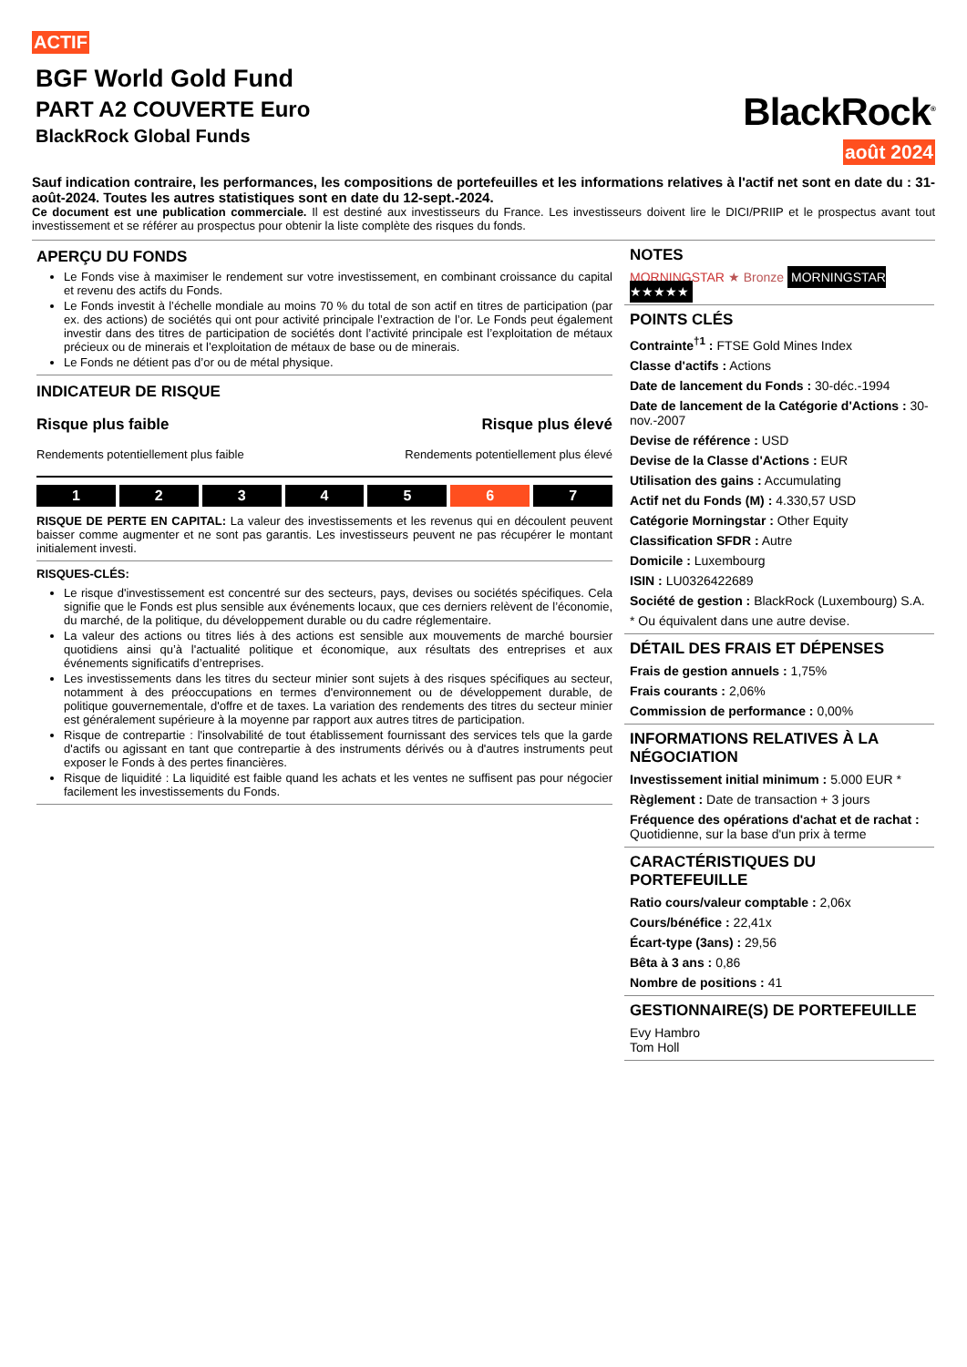ACTIF
BGF World Gold Fund
PART A2 COUVERTE Euro
BlackRock Global Funds
BlackRock<sup>®</sup>
août 2024
Sauf indication contraire, les performances, les compositions de portefeuilles et les informations relatives à l'actif net sont en date du : 31-août-2024. Toutes les autres statistiques sont en date du 12-sept.-2024.
Ce document est une publication commerciale. Il est destiné aux investisseurs du France. Les investisseurs doivent lire le DICI/PRIIP et le prospectus avant tout investissement et se référer au prospectus pour obtenir la liste complète des risques du fonds.
APERÇU DU FONDS
Le Fonds vise à maximiser le rendement sur votre investissement, en combinant croissance du capital et revenu des actifs du Fonds.
Le Fonds investit à l’échelle mondiale au moins 70 % du total de son actif en titres de participation (par ex. des actions) de sociétés qui ont pour activité principale l’extraction de l’or. Le Fonds peut également investir dans des titres de participation de sociétés dont l’activité principale est l’exploitation de métaux précieux ou de minerais et l’exploitation de métaux de base ou de minerais.
Le Fonds ne détient pas d’or ou de métal physique.
INDICATEUR DE RISQUE
Risque plus faible
Rendements potentiellement plus faible
Risque plus élevé
Rendements potentiellement plus élevé
1 2 3 4 5 6 7
RISQUE DE PERTE EN CAPITAL: La valeur des investissements et les revenus qui en découlent peuvent baisser comme augmenter et ne sont pas garantis. Les investisseurs peuvent ne pas récupérer le montant initialement investi.
RISQUES-CLÉS:
Le risque d'investissement est concentré sur des secteurs, pays, devises ou sociétés spécifiques. Cela signifie que le Fonds est plus sensible aux événements locaux, que ces derniers relèvent de l’économie, du marché, de la politique, du développement durable ou du cadre réglementaire.
La valeur des actions ou titres liés à des actions est sensible aux mouvements de marché boursier quotidiens ainsi qu’à l'actualité politique et économique, aux résultats des entreprises et aux événements significatifs d’entreprises.
Les investissements dans les titres du secteur minier sont sujets à des risques spécifiques au secteur, notamment à des préoccupations en termes d'environnement ou de développement durable, de politique gouvernementale, d'offre et de taxes. La variation des rendements des titres du secteur minier est généralement supérieure à la moyenne par rapport aux autres titres de participation.
Risque de contrepartie : l'insolvabilité de tout établissement fournissant des services tels que la garde d'actifs ou agissant en tant que contrepartie à des instruments dérivés ou à d'autres instruments peut exposer le Fonds à des pertes financières.
Risque de liquidité : La liquidité est faible quand les achats et les ventes ne suffisent pas pour négocier facilement les investissements du Fonds.
NOTES
MORNINGSTAR ★ Bronze MORNINGSTAR ★★★★★
POINTS CLÉS
Contrainte<sup>†1</sup> : FTSE Gold Mines Index
Classe d'actifs : Actions
Date de lancement du Fonds : 30-déc.-1994
Date de lancement de la Catégorie d'Actions : 30-nov.-2007
Devise de référence : USD
Devise de la Classe d'Actions : EUR
Utilisation des gains : Accumulating
Actif net du Fonds (M) : 4.330,57 USD
Catégorie Morningstar : Other Equity
Classification SFDR : Autre
Domicile : Luxembourg
ISIN : LU0326422689
Société de gestion : BlackRock (Luxembourg) S.A.
* Ou équivalent dans une autre devise.
DÉTAIL DES FRAIS ET DÉPENSES
Frais de gestion annuels : 1,75%
Frais courants : 2,06%
Commission de performance : 0,00%
INFORMATIONS RELATIVES À LA NÉGOCIATION
Investissement initial minimum : 5.000 EUR *
Règlement : Date de transaction + 3 jours
Fréquence des opérations d'achat et de rachat : Quotidienne, sur la base d'un prix à terme
CARACTÉRISTIQUES DU PORTEFEUILLE
Ratio cours/valeur comptable : 2,06x
Cours/bénéfice : 22,41x
Écart-type (3ans) : 29,56
Bêta à 3 ans : 0,86
Nombre de positions : 41
GESTIONNAIRE(S) DE PORTEFEUILLE
Evy Hambro
Tom Holl